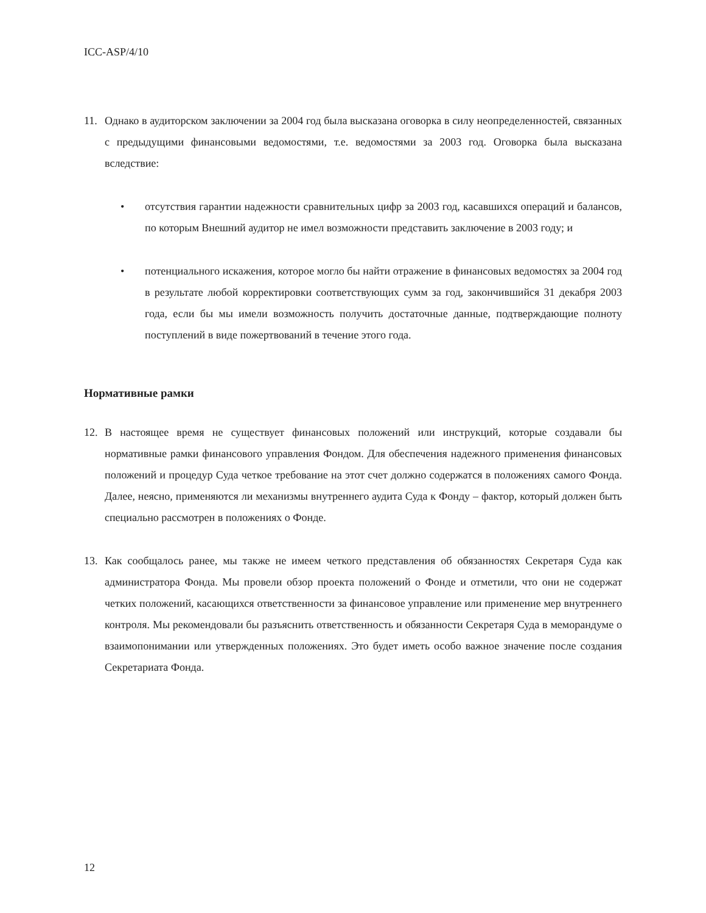ICC-ASP/4/10
11. Однако в аудиторском заключении за 2004 год была высказана оговорка в силу неопределенностей, связанных с предыдущими финансовыми ведомостями, т.е. ведомостями за 2003 год. Оговорка была высказана вследствие:
• отсутствия гарантии надежности сравнительных цифр за 2003 год, касавшихся операций и балансов, по которым Внешний аудитор не имел возможности представить заключение в 2003 году; и
• потенциального искажения, которое могло бы найти отражение в финансовых ведомостях за 2004 год в результате любой корректировки соответствующих сумм за год, закончившийся 31 декабря 2003 года, если бы мы имели возможность получить достаточные данные, подтверждающие полноту поступлений в виде пожертвований в течение этого года.
Нормативные рамки
12. В настоящее время не существует финансовых положений или инструкций, которые создавали бы нормативные рамки финансового управления Фондом. Для обеспечения надежного применения финансовых положений и процедур Суда четкое требование на этот счет должно содержатся в положениях самого Фонда. Далее, неясно, применяются ли механизмы внутреннего аудита Суда к Фонду – фактор, который должен быть специально рассмотрен в положениях о Фонде.
13. Как сообщалось ранее, мы также не имеем четкого представления об обязанностях Секретаря Суда как администратора Фонда. Мы провели обзор проекта положений о Фонде и отметили, что они не содержат четких положений, касающихся ответственности за финансовое управление или применение мер внутреннего контроля. Мы рекомендовали бы разъяснить ответственность и обязанности Секретаря Суда в меморандуме о взаимопонимании или утвержденных положениях. Это будет иметь особо важное значение после создания Секретариата Фонда.
12